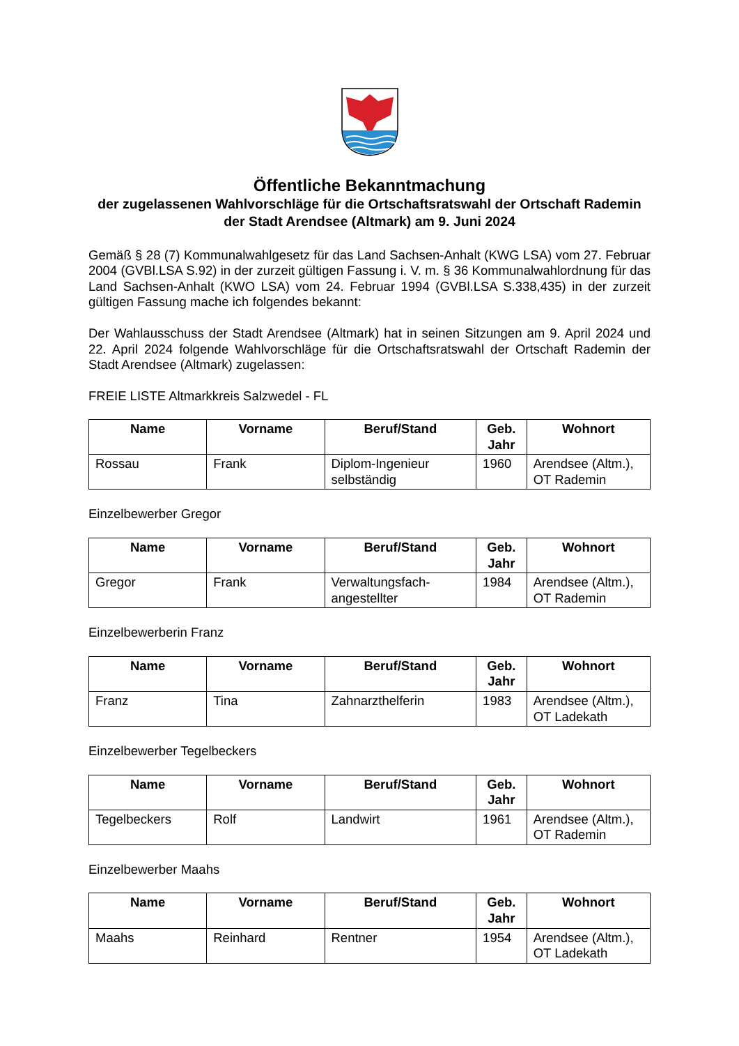Öffentliche Bekanntmachung
der zugelassenen Wahlvorschläge für die Ortschaftsratswahl der Ortschaft Rademin der Stadt Arendsee (Altmark) am 9. Juni 2024
Gemäß § 28 (7) Kommunalwahlgesetz für das Land Sachsen-Anhalt (KWG LSA) vom 27. Februar 2004 (GVBl.LSA S.92) in der zurzeit gültigen Fassung i. V. m. § 36 Kommunalwahlordnung für das Land Sachsen-Anhalt (KWO LSA) vom 24. Februar 1994 (GVBl.LSA S.338,435) in der zurzeit gültigen Fassung mache ich folgendes bekannt:
Der Wahlausschuss der Stadt Arendsee (Altmark) hat in seinen Sitzungen am 9. April 2024 und 22. April 2024 folgende Wahlvorschläge für die Ortschaftsratswahl der Ortschaft Rademin der Stadt Arendsee (Altmark) zugelassen:
FREIE LISTE Altmarkkreis Salzwedel - FL
| Name | Vorname | Beruf/Stand | Geb. Jahr | Wohnort |
| --- | --- | --- | --- | --- |
| Rossau | Frank | Diplom-Ingenieur selbständig | 1960 | Arendsee (Altm.), OT Rademin |
Einzelbewerber Gregor
| Name | Vorname | Beruf/Stand | Geb. Jahr | Wohnort |
| --- | --- | --- | --- | --- |
| Gregor | Frank | Verwaltungsfach-angestellter | 1984 | Arendsee (Altm.), OT Rademin |
Einzelbewerberin Franz
| Name | Vorname | Beruf/Stand | Geb. Jahr | Wohnort |
| --- | --- | --- | --- | --- |
| Franz | Tina | Zahnarzthelferin | 1983 | Arendsee (Altm.), OT Ladekath |
Einzelbewerber Tegelbeckers
| Name | Vorname | Beruf/Stand | Geb. Jahr | Wohnort |
| --- | --- | --- | --- | --- |
| Tegelbeckers | Rolf | Landwirt | 1961 | Arendsee (Altm.), OT Rademin |
Einzelbewerber Maahs
| Name | Vorname | Beruf/Stand | Geb. Jahr | Wohnort |
| --- | --- | --- | --- | --- |
| Maahs | Reinhard | Rentner | 1954 | Arendsee (Altm.), OT Ladekath |